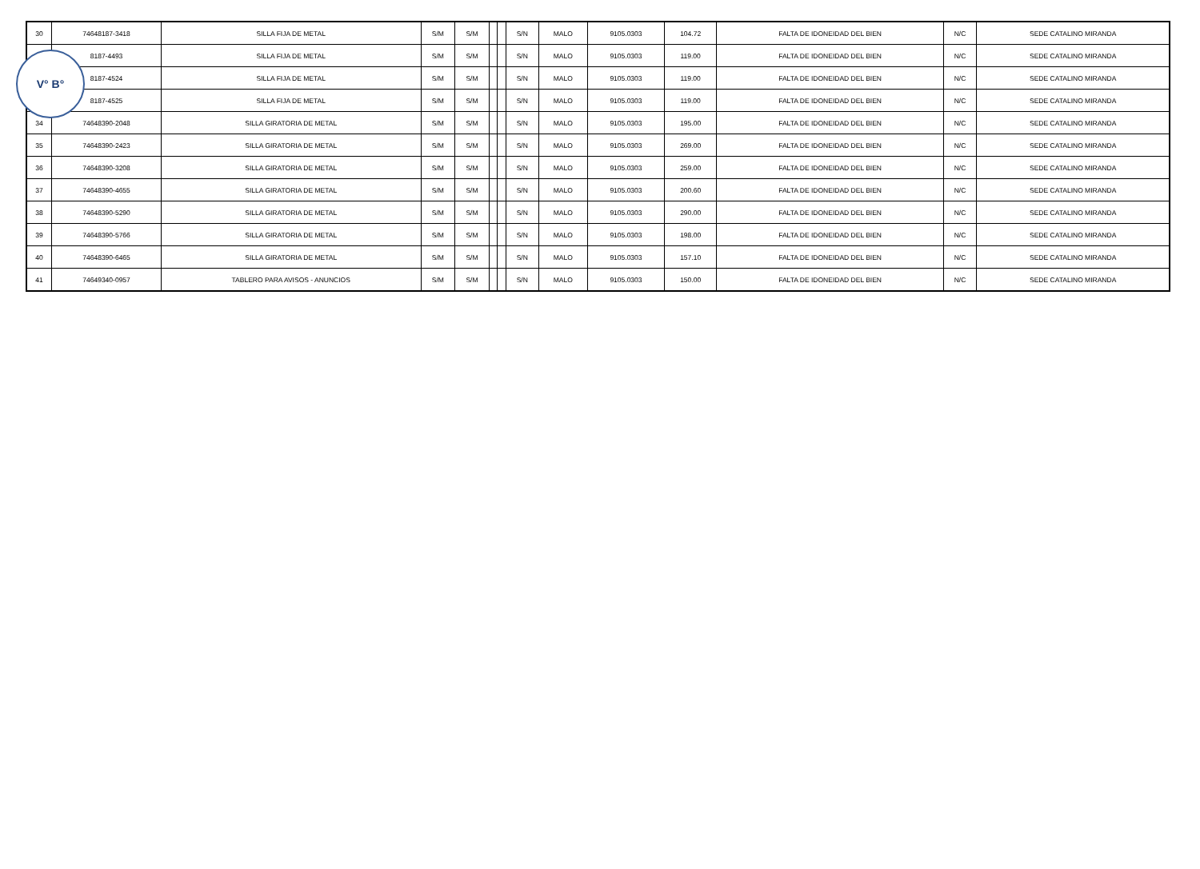| 30 | 74648187-3418 | SILLA FIJA DE METAL | S/M | S/M | | | S/N | MALO | 9105.0303 | 104.72 | FALTA DE IDONEIDAD DEL BIEN | N/C | SEDE CATALINO MIRANDA |
| | 8187-4493 | SILLA FIJA DE METAL | S/M | S/M | | | S/N | MALO | 9105.0303 | 119.00 | FALTA DE IDONEIDAD DEL BIEN | N/C | SEDE CATALINO MIRANDA |
| | 8187-4524 | SILLA FIJA DE METAL | S/M | S/M | | | S/N | MALO | 9105.0303 | 119.00 | FALTA DE IDONEIDAD DEL BIEN | N/C | SEDE CATALINO MIRANDA |
| | 8187-4525 | SILLA FIJA DE METAL | S/M | S/M | | | S/N | MALO | 9105.0303 | 119.00 | FALTA DE IDONEIDAD DEL BIEN | N/C | SEDE CATALINO MIRANDA |
| 34 | 74648390-2048 | SILLA GIRATORIA DE METAL | S/M | S/M | | | S/N | MALO | 9105.0303 | 195.00 | FALTA DE IDONEIDAD DEL BIEN | N/C | SEDE CATALINO MIRANDA |
| 35 | 74648390-2423 | SILLA GIRATORIA DE METAL | S/M | S/M | | | S/N | MALO | 9105.0303 | 269.00 | FALTA DE IDONEIDAD DEL BIEN | N/C | SEDE CATALINO MIRANDA |
| 36 | 74648390-3208 | SILLA GIRATORIA DE METAL | S/M | S/M | | | S/N | MALO | 9105.0303 | 259.00 | FALTA DE IDONEIDAD DEL BIEN | N/C | SEDE CATALINO MIRANDA |
| 37 | 74648390-4655 | SILLA GIRATORIA DE METAL | S/M | S/M | | | S/N | MALO | 9105.0303 | 200.60 | FALTA DE IDONEIDAD DEL BIEN | N/C | SEDE CATALINO MIRANDA |
| 38 | 74648390-5290 | SILLA GIRATORIA DE METAL | S/M | S/M | | | S/N | MALO | 9105.0303 | 290.00 | FALTA DE IDONEIDAD DEL BIEN | N/C | SEDE CATALINO MIRANDA |
| 39 | 74648390-5766 | SILLA GIRATORIA DE METAL | S/M | S/M | | | S/N | MALO | 9105.0303 | 198.00 | FALTA DE IDONEIDAD DEL BIEN | N/C | SEDE CATALINO MIRANDA |
| 40 | 74648390-6465 | SILLA GIRATORIA DE METAL | S/M | S/M | | | S/N | MALO | 9105.0303 | 157.10 | FALTA DE IDONEIDAD DEL BIEN | N/C | SEDE CATALINO MIRANDA |
| 41 | 74649340-0957 | TABLERO PARA AVISOS - ANUNCIOS | S/M | S/M | | | S/N | MALO | 9105.0303 | 150.00 | FALTA DE IDONEIDAD DEL BIEN | N/C | SEDE CATALINO MIRANDA |
V° B°